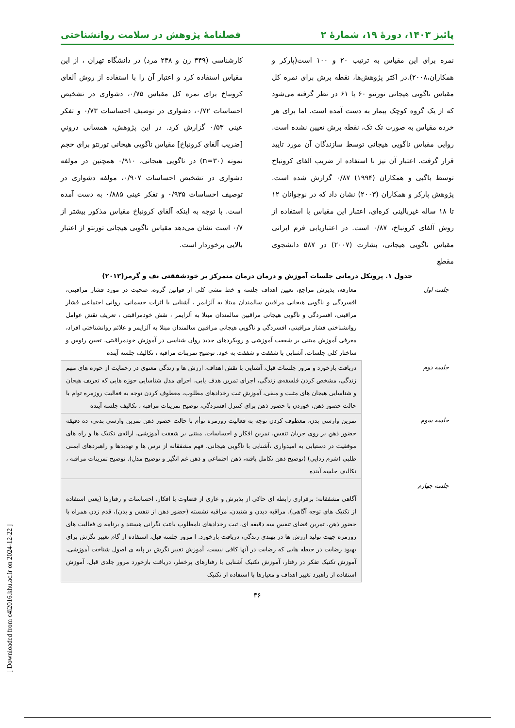پائیز ۱۴۰۳، دورهٔ ۱۹، شمارهٔ ۲ فصلنامهٔ پژوهش در سلامت روانشناختی
نمره برای این مقیاس به ترتیب ۲۰ و ۱۰۰ است(پارکر و همکاران،۲۰۰۸).در اکثر پژوهش‌ها، نقطه برش برای نمره کل مقیاس ناگویی هیجانی تورنتو ۶۰ یا ۶۱ در نظر گرفته می‌شود که از یک گروه کوچک بیمار به دست آمده است. اما برای هر خرده مقیاس به صورت تک تک، نقطه برش تعیین نشده است. روایی مقیاس ناگویی هیجانی توسط سازندگان آن مورد تایید قرار گرفت. اعتبار آن نیز با استفاده از ضریب آلفای کرونباخ توسط باگبی و همکاران (۱۹۹۴) ۰/۸۷ گزارش شده است. پژوهش پارکر و همکاران (۲۰۰۳) نشان داد که در نوجوانان ۱۲ تا ۱۸ ساله غیربالینی کره‌ای، اعتبار این مقیاس با استفاده از روش آلفای کرونباخ، ۰/۸۷ است. در اعتباریابی فرم ایرانی مقیاس ناگویی هیجانی، بشارت (۲۰۰۷) در ۵۸۷ دانشجوی مقطع
کارشناسی (۳۴۹ زن و ۲۳۸ مرد) در دانشگاه تهران ، از این مقیاس استفاده کرد و اعتبار آن را با استفاده از روش آلفای کرونباخ برای نمره کل مقیاس ۰/۷۵، دشواری در تشخیص احساسات ۰/۷۲، دشواری در توصیف احساسات ۰/۷۳ و تفکر عینی ۰/۵۳ گزارش کرد. در این پژوهش، همسانی درونیِ [ضریب آلفای کرونباخ] مقیاس ناگویی هیجانی تورنتو برای حجم نمونه (n=۳۰) در ناگویی هیجانی، ۰/۹۱۰ همچنین در مولفه دشواری در تشخیص احساسات ۰/۹۰۷، مولفه دشواری در توصیف احساسات ۰/۹۳۵ و تفکر عینی ۰/۸۸۵ به دست آمده است. با توجه به اینکه آلفای کرونباخ مقیاس مذکور بیشتر از ۰/۷ است نشان می‌دهد مقیاس ناگویی هیجانی تورنتو از اعتبار بالایی برخوردار است.
جدول ۱. پروتکل درمانی جلسات آموزش و درمان درمان متمرکز بر خودشفقتی نف و گرمر(۲۰۱۳)
| جلسه اول | معارفه، پذیرش مراجع، تعیین اهداف جلسه و خط مشی کلی از قوانین گروه، صحبت در مورد فشار مراقبتی، افسردگی و ناگویی هیجانی مراقبین سالمندان مبتلا به آلزایمر ، آشنایی با اثرات جسمانی، روانی اجتماعی فشار مراقبتی، افسردگی و ناگویی هیجانی مراقبین سالمندان مبتلا به آلزایمر ، نقش خودمراقبتی ، تعریف نقش عوامل روانشناختی فشار مراقبتی، افسردگی و ناگویی هیجانی مراقبین سالمندان مبتلا به آلزایمر و علائم روانشناختی افراد، معرفی آموزش مبتنی بر شفقت آموزشی و رویکردهای جدید روان شناسی در آموزش خودمراقبتی، تعیین رئوس و ساختار کلی جلسات، آشنایی با شفقت و شفقت به خود. توضیح تمرینات مراقبه ، تکالیف جلسه آینده |
| جلسه دوم | دریافت بازخورد و مرور جلسات قبل، آشنایی با نقش اهداف، ارزش ها و زندگی معنوی در رحمایت از حوزه های مهم زندگی، مشخص کردن فلسفه‌ی زندگی، اجرای تمرین هدف یابی، اجرای مدل شناسایی حوزه هایی که تعریف هیجان و شناسایی هیجان های مثبت و منفی، آموزش ثبت رخدادهای مطلوب، معطوف کردن توجه به فعالیت روزمره توام با حالت حضور ذهن، خوردن با حضور ذهن برای کنترل افسردگی، توضیح تمرینات مراقبه ، تکالیف جلسه آینده |
| جلسه سوم | تمرین وارسی بدن، معطوف کردن توجه به فعالیت روزمره توأم با حالت حضور ذهن تمرین وارسی بدنی، ده دقیقه حضور ذهن بر روی جریان تنفس، تمرین افکار و احساسات. مبتنی بر شفقت آموزشی، ارائه‌ی تکنیک ها و راه های موفقیت در دستیابی به امیدواری ،آشنایی با ناگویی هیجانی، فهم مشفقانه از ترس ها و تهدیدها و راهبردهای ایمنی طلبی (شرم زدایی) (توضیح ذهن تکامل یافته، ذهن اجتماعی و ذهن غم انگیز و توضیح مدل). توضیح تمرینات مراقبه ، تکالیف جلسه آینده |
| جلسه چهارم | آگاهی مشفقانه: برقراری رابطه ای حاکی از پذیرش و عاری از قضاوت با افکار، احساسات و رفتارها (یعنی استفاده از تکنیک های توجه آگاهی). مراقبه دیدن و شنیدن، مراقبه نشسته (حضور ذهن از تنفس و بدن)، قدم زدن همراه با حضور ذهن، تمرین فضای تنفس سه دقیقه ای، ثبت رخدادهای نامطلوب باعث نگرانی هستند و برنامه ی فعالیت های روزمره جهت تولید ارزش ها در پهندی زندگی، دریافت بازخورد. ا مروز جلسه قبل، استفاده از گام تغییر نگرش برای بهبود رضایت در حیطه هایی که رضایت در آنها کافی نیست، آموزش تغییر نگرش بر پایه ی اصول شناخت آموزشی، آموزش تکنیک تفکر در رفتار، آموزش تکنیک آشنایی با رفتارهای پرخطر، دریافت بازخورد مرور جلدی قبل، آموزش استفاده از راهبرد تغییر اهداف و معیارها با استفاده از تکنیک |
۳۶
[ Downloaded from c4i2016.khu.ac.ir on 2024-12-22 ]